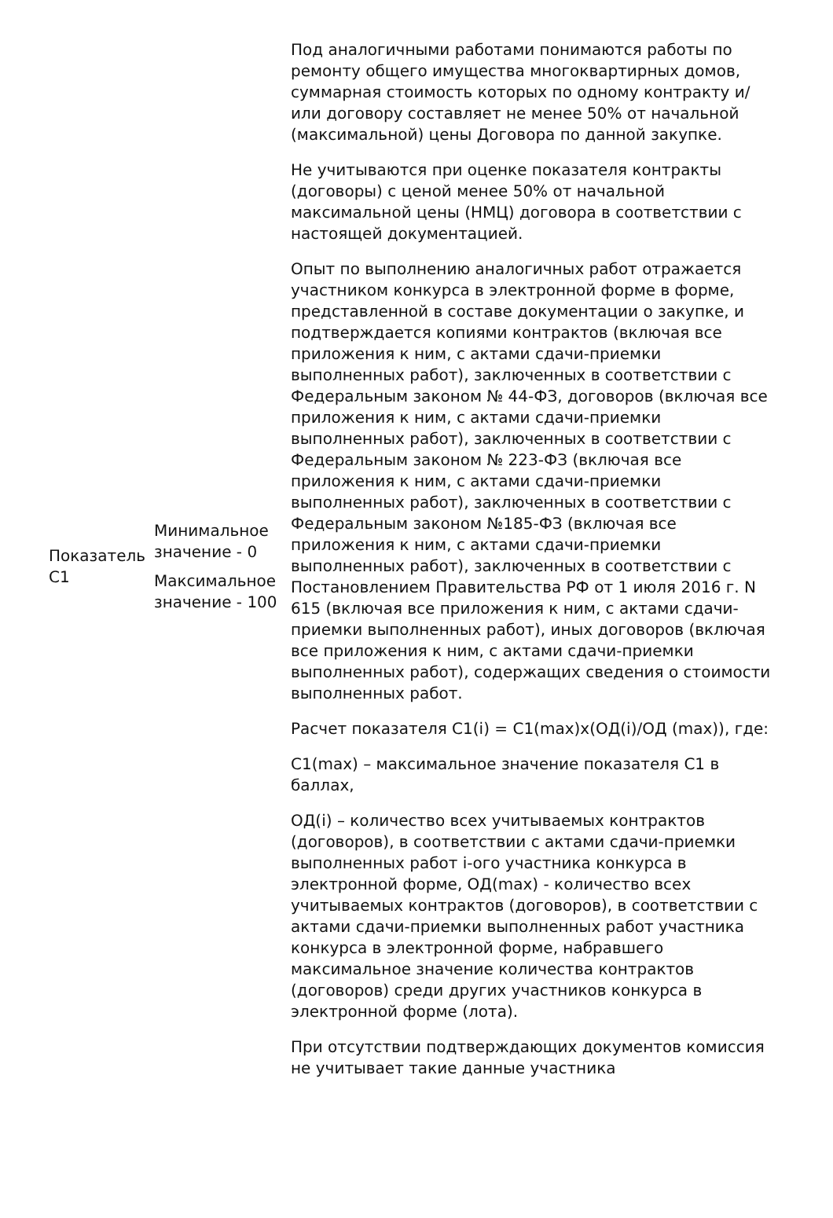| Показатель С1 | Минимальное значение - 0 Максимальное значение - 100 | Под аналогичными работами понимаются работы по ремонту общего имущества многоквартирных домов, суммарная стоимость которых по одному контракту и/или договору составляет не менее 50% от начальной (максимальной) цены Договора по данной закупке. Не учитываются при оценке показателя контракты (договоры) с ценой менее 50% от начальной максимальной цены (НМЦ) договора в соответствии с настоящей документацией. Опыт по выполнению аналогичных работ отражается участником конкурса в электронной форме в форме, представленной в составе документации о закупке, и подтверждается копиями контрактов (включая все приложения к ним, с актами сдачи-приемки выполненных работ), заключенных в соответствии с Федеральным законом № 44-ФЗ, договоров (включая все приложения к ним, с актами сдачи-приемки выполненных работ), заключенных в соответствии с Федеральным законом № 223-ФЗ (включая все приложения к ним, с актами сдачи-приемки выполненных работ), заключенных в соответствии с Федеральным законом №185-ФЗ (включая все приложения к ним, с актами сдачи-приемки выполненных работ), заключенных в соответствии с Постановлением Правительства РФ от 1 июля 2016 г. N 615 (включая все приложения к ним, с актами сдачи-приемки выполненных работ), иных договоров (включая все приложения к ним, с актами сдачи-приемки выполненных работ), содержащих сведения о стоимости выполненных работ. Расчет показателя С1(i) = С1(max)х(ОД(i)/ОД (max)), где: С1(max) – максимальное значение показателя С1 в баллах, ОД(i) – количество всех учитываемых контрактов (договоров), в соответствии с актами сдачи-приемки выполненных работ i-ого участника конкурса в электронной форме, ОД(max) - количество всех учитываемых контрактов (договоров), в соответствии с актами сдачи-приемки выполненных работ участника конкурса в электронной форме, набравшего максимальное значение количества контрактов (договоров) среди других участников конкурса в электронной форме (лота). При отсутствии подтверждающих документов комиссия не учитывает такие данные участника |